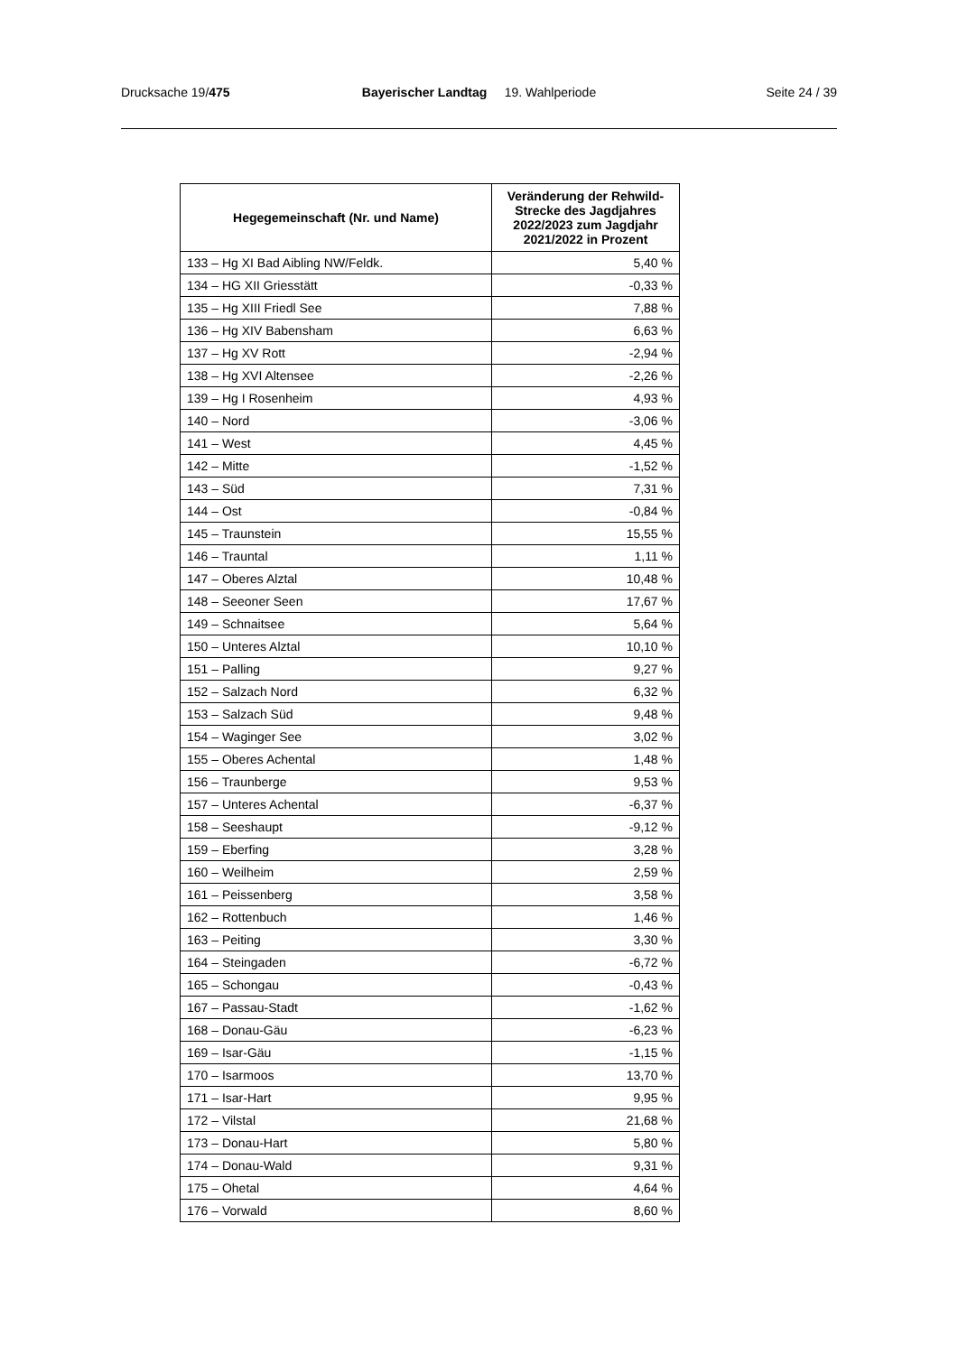Drucksache 19/475 Bayerischer Landtag 19. Wahlperiode
Seite 24 / 39
| Hegegemeinschaft (Nr. und Name) | Veränderung der Rehwild-Strecke des Jagdjahres 2022/2023 zum Jagdjahr 2021/2022 in Prozent |
| --- | --- |
| 133 – Hg XI Bad Aibling NW/Feldk. | 5,40 % |
| 134 – HG XII Griesstätt | -0,33 % |
| 135 – Hg XIII Friedl See | 7,88 % |
| 136 – Hg XIV Babensham | 6,63 % |
| 137 – Hg XV Rott | -2,94 % |
| 138 – Hg XVI Altensee | -2,26 % |
| 139 – Hg I Rosenheim | 4,93 % |
| 140 – Nord | -3,06 % |
| 141 – West | 4,45 % |
| 142 – Mitte | -1,52 % |
| 143 – Süd | 7,31 % |
| 144 – Ost | -0,84 % |
| 145 – Traunstein | 15,55 % |
| 146 – Trauntal | 1,11 % |
| 147 – Oberes Alztal | 10,48 % |
| 148 – Seeoner Seen | 17,67 % |
| 149 – Schnaitsee | 5,64 % |
| 150 – Unteres Alztal | 10,10 % |
| 151 – Palling | 9,27 % |
| 152 – Salzach Nord | 6,32 % |
| 153 – Salzach Süd | 9,48 % |
| 154 – Waginger See | 3,02 % |
| 155 – Oberes Achental | 1,48 % |
| 156 – Traunberge | 9,53 % |
| 157 – Unteres Achental | -6,37 % |
| 158 – Seeshaupt | -9,12 % |
| 159 – Eberfing | 3,28 % |
| 160 – Weilheim | 2,59 % |
| 161 – Peissenberg | 3,58 % |
| 162 – Rottenbuch | 1,46 % |
| 163 – Peiting | 3,30 % |
| 164 – Steingaden | -6,72 % |
| 165 – Schongau | -0,43 % |
| 167 – Passau-Stadt | -1,62 % |
| 168 – Donau-Gäu | -6,23 % |
| 169 – Isar-Gäu | -1,15 % |
| 170 – Isarmoos | 13,70 % |
| 171 – Isar-Hart | 9,95 % |
| 172 – Vilstal | 21,68 % |
| 173 – Donau-Hart | 5,80 % |
| 174 – Donau-Wald | 9,31 % |
| 175 – Ohetal | 4,64 % |
| 176 – Vorwald | 8,60 % |